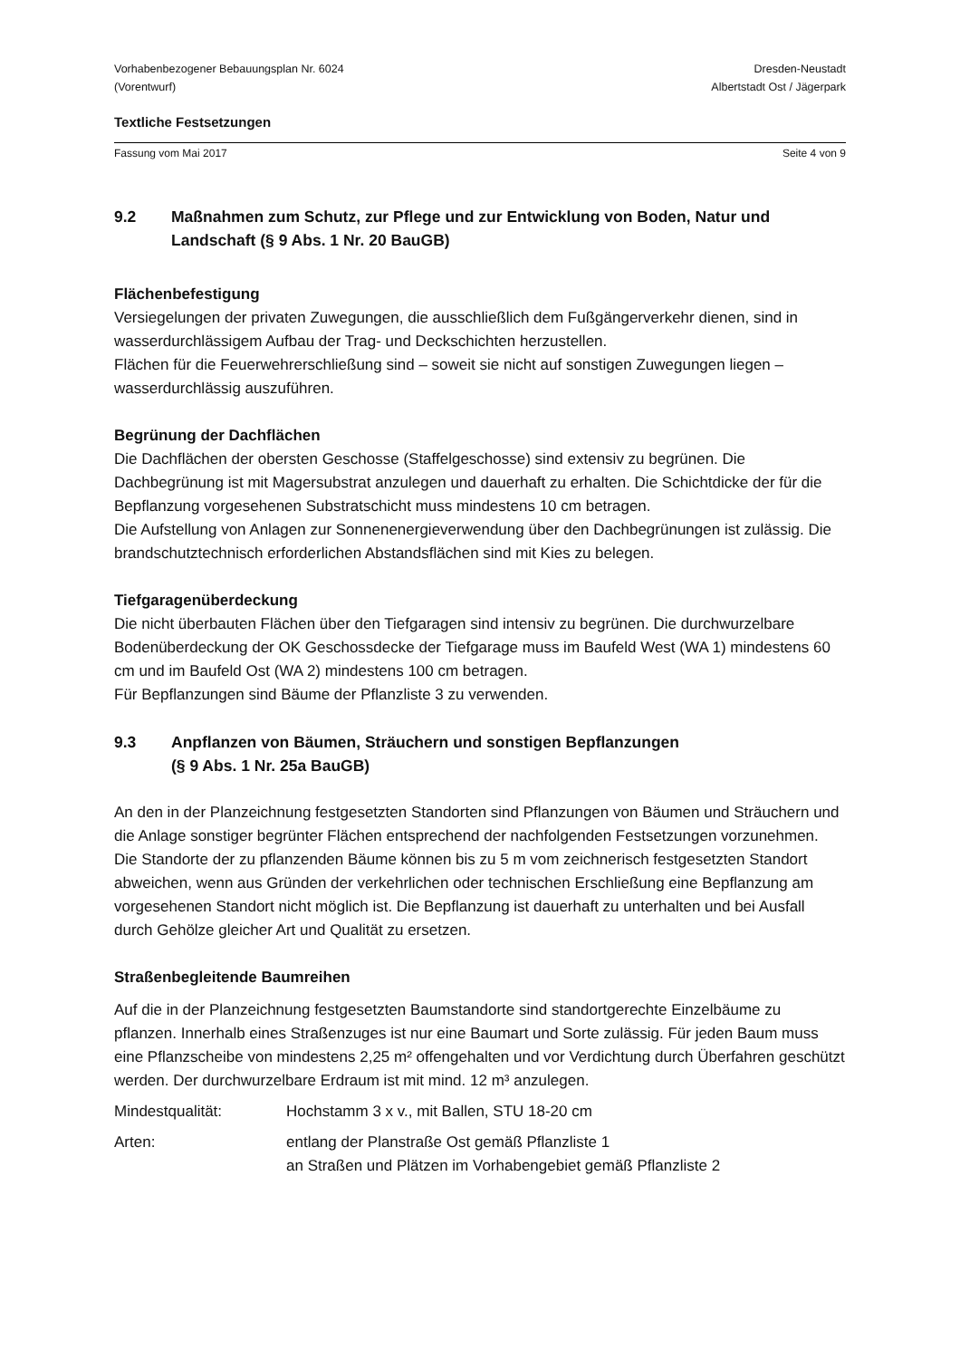Vorhabenbezogener Bebauungsplan Nr. 6024
(Vorentwurf)
Dresden-Neustadt
Albertstadt Ost / Jägerpark
Textliche Festsetzungen
Fassung vom Mai 2017 Seite 4 von 9
9.2 Maßnahmen zum Schutz, zur Pflege und zur Entwicklung von Boden, Natur und Landschaft (§ 9 Abs. 1 Nr. 20 BauGB)
Flächenbefestigung
Versiegelungen der privaten Zuwegungen, die ausschließlich dem Fußgängerverkehr dienen, sind in wasserdurchlässigem Aufbau der Trag- und Deckschichten herzustellen.
Flächen für die Feuerwehrerschließung sind – soweit sie nicht auf sonstigen Zuwegungen liegen – wasserdurchlässig auszuführen.
Begrünung der Dachflächen
Die Dachflächen der obersten Geschosse (Staffelgeschosse) sind extensiv zu begrünen. Die Dachbegrünung ist mit Magersubstrat anzulegen und dauerhaft zu erhalten. Die Schichtdicke der für die Bepflanzung vorgesehenen Substratschicht muss mindestens 10 cm betragen.
Die Aufstellung von Anlagen zur Sonnenenergieverwendung über den Dachbegrünungen ist zulässig. Die brandschutztechnisch erforderlichen Abstandsflächen sind mit Kies zu belegen.
Tiefgaragenüberdeckung
Die nicht überbauten Flächen über den Tiefgaragen sind intensiv zu begrünen. Die durchwurzelbare Bodenüberdeckung der OK Geschossdecke der Tiefgarage muss im Baufeld West (WA 1) mindestens 60 cm und im Baufeld Ost (WA 2) mindestens 100 cm betragen.
Für Bepflanzungen sind Bäume der Pflanzliste 3 zu verwenden.
9.3 Anpflanzen von Bäumen, Sträuchern und sonstigen Bepflanzungen
(§ 9 Abs. 1 Nr. 25a BauGB)
An den in der Planzeichnung festgesetzten Standorten sind Pflanzungen von Bäumen und Sträuchern und die Anlage sonstiger begrünter Flächen entsprechend der nachfolgenden Festsetzungen vorzunehmen. Die Standorte der zu pflanzenden Bäume können bis zu 5 m vom zeichnerisch festgesetzten Standort abweichen, wenn aus Gründen der verkehrlichen oder technischen Erschließung eine Bepflanzung am vorgesehenen Standort nicht möglich ist. Die Bepflanzung ist dauerhaft zu unterhalten und bei Ausfall durch Gehölze gleicher Art und Qualität zu ersetzen.
Straßenbegleitende Baumreihen
Auf die in der Planzeichnung festgesetzten Baumstandorte sind standortgerechte Einzelbäume zu pflanzen. Innerhalb eines Straßenzuges ist nur eine Baumart und Sorte zulässig. Für jeden Baum muss eine Pflanzscheibe von mindestens 2,25 m² offengehalten und vor Verdichtung durch Überfahren geschützt werden. Der durchwurzelbare Erdraum ist mit mind. 12 m³ anzulegen.
Mindestqualität: Hochstamm 3 x v., mit Ballen, STU 18-20 cm
Arten: entlang der Planstraße Ost gemäß Pflanzliste 1
an Straßen und Plätzen im Vorhabengebiet gemäß Pflanzliste 2